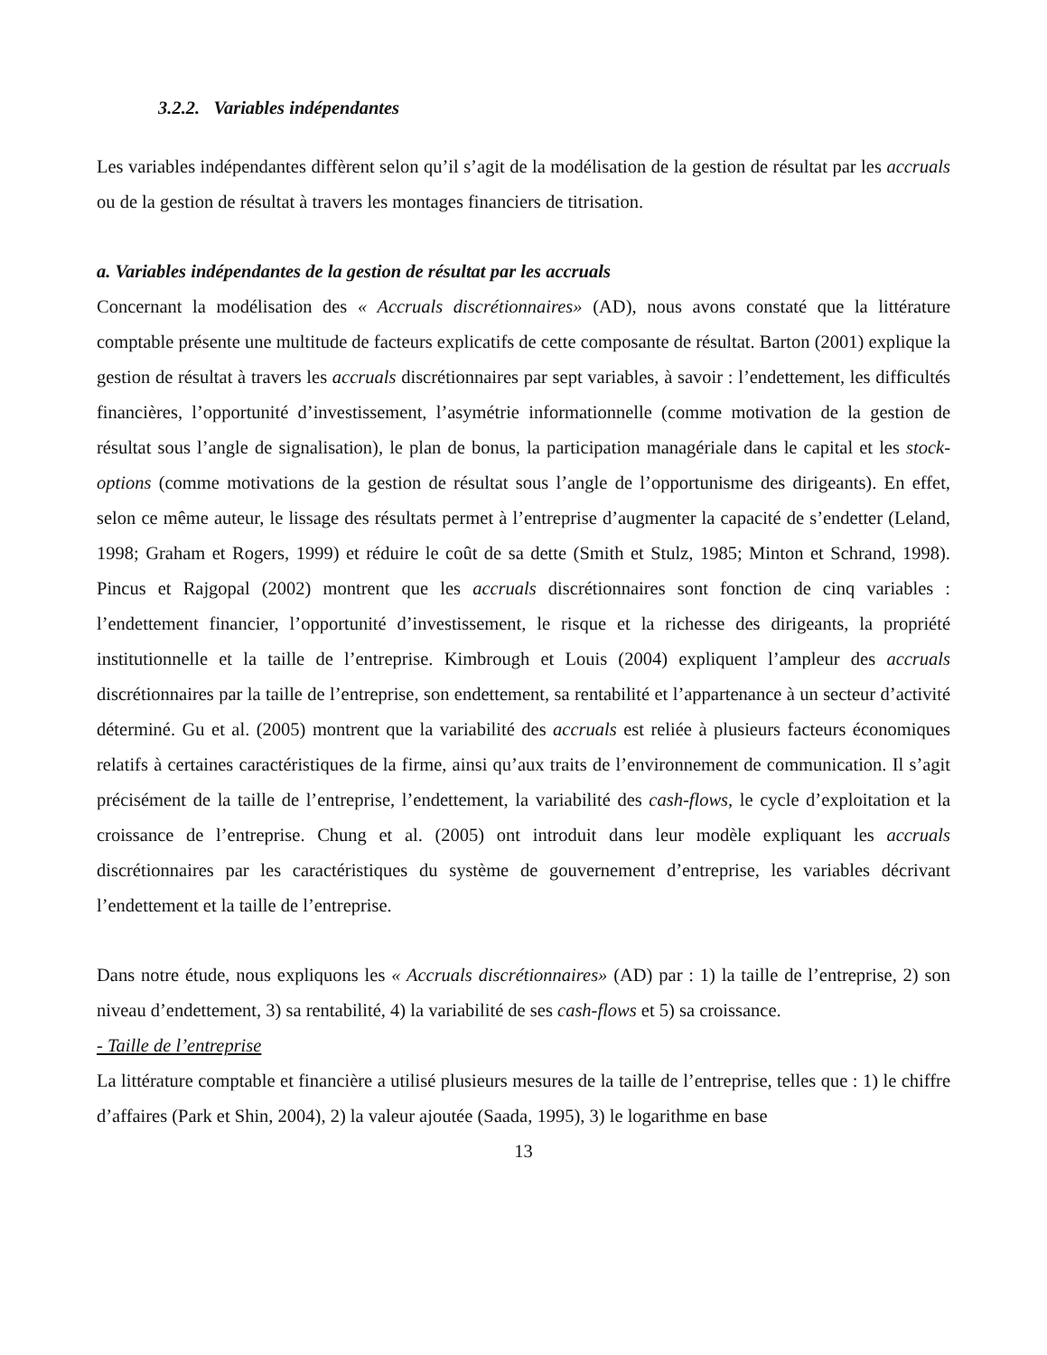3.2.2. Variables indépendantes
Les variables indépendantes diffèrent selon qu’il s’agit de la modélisation de la gestion de résultat par les accruals ou de la gestion de résultat à travers les montages financiers de titrisation.
a. Variables indépendantes de la gestion de résultat par les accruals
Concernant la modélisation des « Accruals discrétionnaires» (AD), nous avons constaté que la littérature comptable présente une multitude de facteurs explicatifs de cette composante de résultat. Barton (2001) explique la gestion de résultat à travers les accruals discrétionnaires par sept variables, à savoir : l’endettement, les difficultés financières, l’opportunité d’investissement, l’asymétrie informationnelle (comme motivation de la gestion de résultat sous l’angle de signalisation), le plan de bonus, la participation managériale dans le capital et les stock-options (comme motivations de la gestion de résultat sous l’angle de l’opportunisme des dirigeants). En effet, selon ce même auteur, le lissage des résultats permet à l’entreprise d’augmenter la capacité de s’endetter (Leland, 1998; Graham et Rogers, 1999) et réduire le coût de sa dette (Smith et Stulz, 1985; Minton et Schrand, 1998). Pincus et Rajgopal (2002) montrent que les accruals discrétionnaires sont fonction de cinq variables : l’endettement financier, l’opportunité d’investissement, le risque et la richesse des dirigeants, la propriété institutionnelle et la taille de l’entreprise. Kimbrough et Louis (2004) expliquent l’ampleur des accruals discrétionnaires par la taille de l’entreprise, son endettement, sa rentabilité et l’appartenance à un secteur d’activité déterminé. Gu et al. (2005) montrent que la variabilité des accruals est reliée à plusieurs facteurs économiques relatifs à certaines caractéristiques de la firme, ainsi qu’aux traits de l’environnement de communication. Il s’agit précisément de la taille de l’entreprise, l’endettement, la variabilité des cash-flows, le cycle d’exploitation et la croissance de l’entreprise. Chung et al. (2005) ont introduit dans leur modèle expliquant les accruals discrétionnaires par les caractéristiques du système de gouvernement d’entreprise, les variables décrivant l’endettement et la taille de l’entreprise.
Dans notre étude, nous expliquons les « Accruals discrétionnaires» (AD) par : 1) la taille de l’entreprise, 2) son niveau d’endettement, 3) sa rentabilité, 4) la variabilité de ses cash-flows et 5) sa croissance.
- Taille de l’entreprise
La littérature comptable et financière a utilisé plusieurs mesures de la taille de l’entreprise, telles que : 1) le chiffre d’affaires (Park et Shin, 2004), 2) la valeur ajoutée (Saada, 1995), 3) le logarithme en base
13